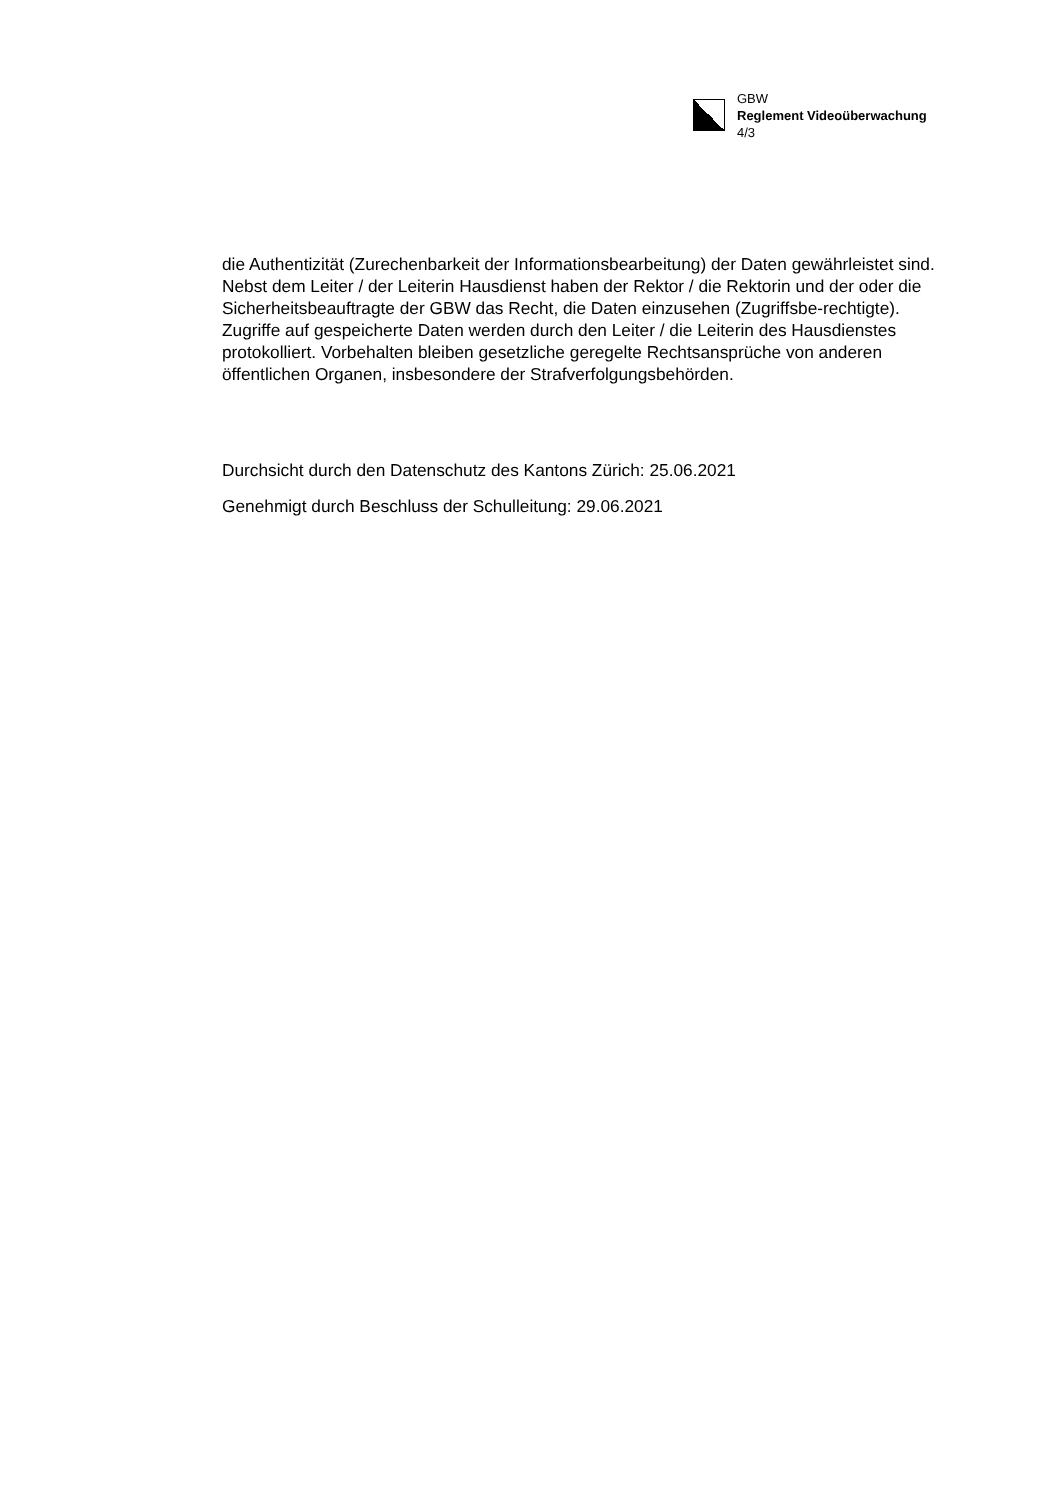GBW
Reglement Videoüberwachung
4/3
die Authentizität (Zurechenbarkeit der Informationsbearbeitung) der Daten gewährleistet sind. Nebst dem Leiter / der Leiterin Hausdienst haben der Rektor / die Rektorin und der oder die Sicherheitsbeauftragte der GBW das Recht, die Daten einzusehen (Zugriffsbe-rechtigte). Zugriffe auf gespeicherte Daten werden durch den Leiter / die Leiterin des Hausdienstes protokolliert. Vorbehalten bleiben gesetzliche geregelte Rechtsansprüche von anderen öffentlichen Organen, insbesondere der Strafverfolgungsbehörden.
Durchsicht durch den Datenschutz des Kantons Zürich: 25.06.2021
Genehmigt durch Beschluss der Schulleitung: 29.06.2021